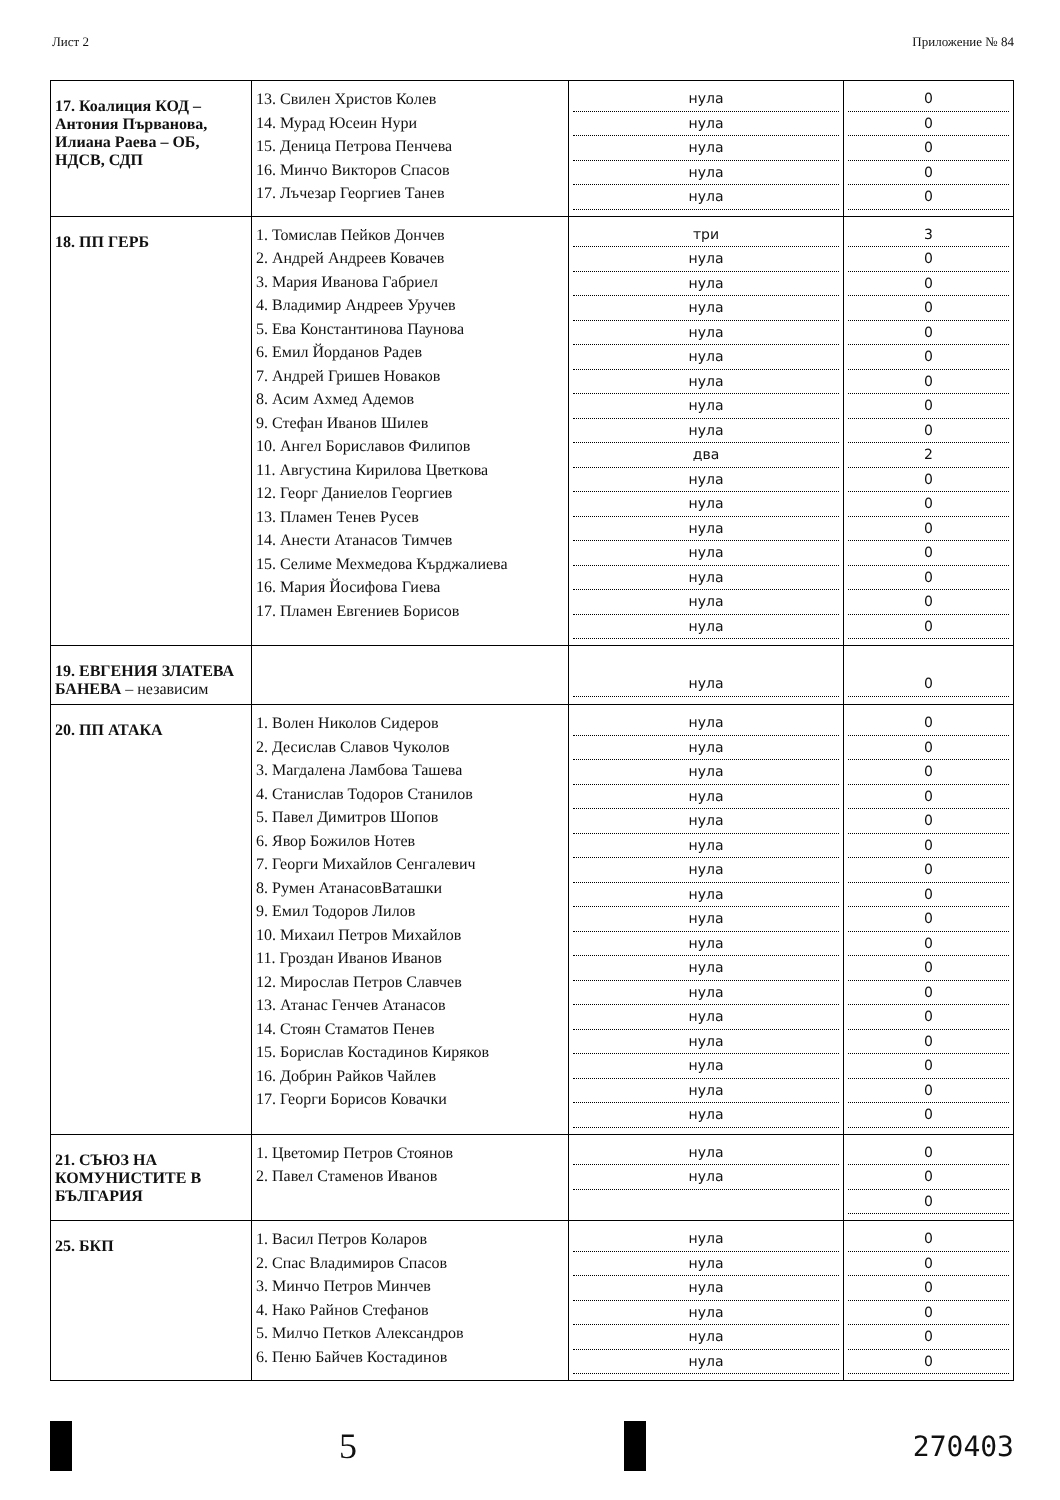Лист 2 Приложение № 84
| 17. Коалиция КОД – Антония Първанова, Илиана Раева – ОБ, НДСВ, СДП | 13. Свилен Христов Колев 14. Мурад Юсеин Нури 15. Деница Петрова Пенчева 16. Минчо Викторов Спасов 17. Лъчезар Георгиев Танев | нула нула нула нула нула | 0 0 0 0 0 |
| 18. ПП ГЕРБ | 1. Томислав Пейков Дончев 2. Андрей Андреев Ковачев 3. Мария Иванова Габриел 4. Владимир Андреев Уручев 5. Ева Константинова Паунова 6. Емил Йорданов Радев 7. Андрей Гришев Новаков 8. Асим Ахмед Адемов 9. Стефан Иванов Шилев 10. Ангел Бориславов Филипов 11. Августина Кирилова Цветкова 12. Георг Даниелов Георгиев 13. Пламен Тенев Русев 14. Анести Атанасов Тимчев 15. Селиме Мехмедова Кърджалиева 16. Мария Йосифова Гиева 17. Пламен Евгениев Борисов | три нула нула нула нула нула нула нула нула два нула нула нула нула нула нула нула | 3 0 0 0 0 0 0 0 0 2 0 0 0 0 0 0 0 |
| 19. ЕВГЕНИЯ ЗЛАТЕВА БАНЕВА – независим | | нула | 0 |
| 20. ПП АТАКА | 1. Волен Николов Сидеров 2. Десислав Славов Чуколов 3. Магдалена Ламбова Ташева 4. Станислав Тодоров Станилов 5. Павел Димитров Шопов 6. Явор Божилов Нотев 7. Георги Михайлов Сенгалевич 8. Румен АтанасовВаташки 9. Емил Тодоров Лилов 10. Михаил Петров Михайлов 11. Гроздан Иванов Иванов 12. Мирослав Петров Славчев 13. Атанас Генчев Атанасов 14. Стоян Стаматов Пенев 15. Борислав Костадинов Киряков 16. Добрин Райков Чайлев 17. Георги Борисов Ковачки | нула нула нула нула нула нула нула нула нула нула нула нула нула нула нула нула нула | 0 0 0 0 0 0 0 0 0 0 0 0 0 0 0 0 0 |
| 21. СЪЮЗ НА КОМУНИСТИТЕ В БЪЛГАРИЯ | 1. Цветомир Петров Стоянов 2. Павел Стаменов Иванов | нула нула | 0 0 0 |
| 25. БКП | 1. Васил Петров Коларов 2. Спас Владимиров Спасов 3. Минчо Петров Минчев 4. Нако Райнов Стефанов 5. Милчо Петков Александров 6. Пеню Байчев Костадинов | нула нула нула нула нула нула | 0 0 0 0 0 0 |
5
270403